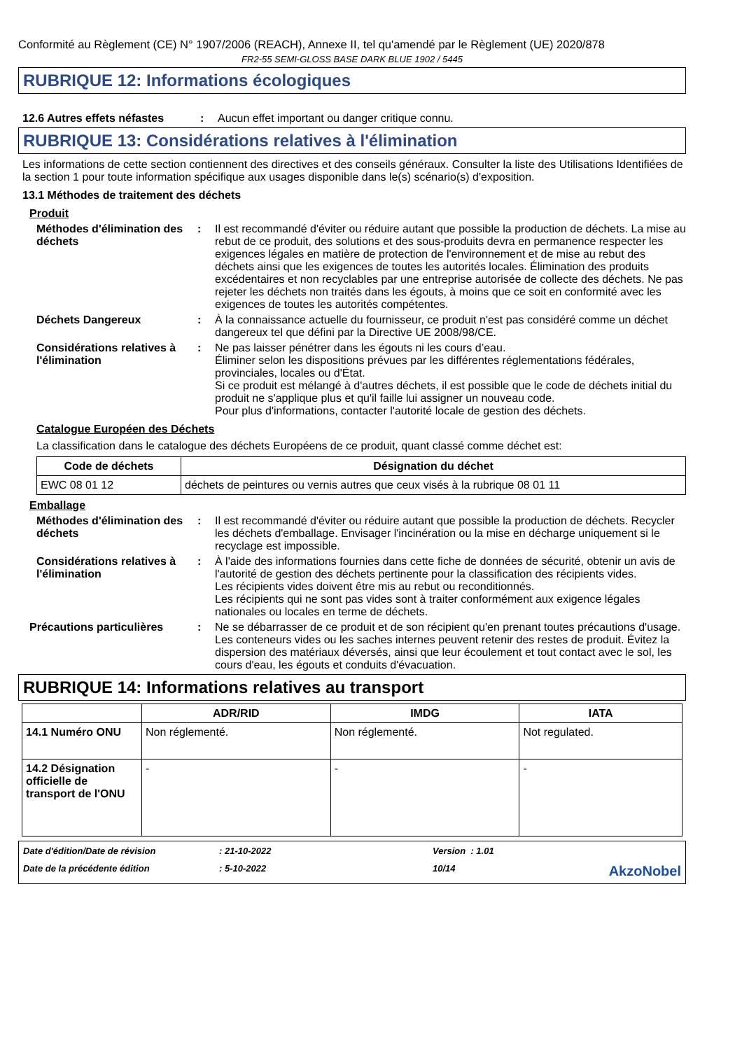Conformité au Règlement (CE) N° 1907/2006 (REACH), Annexe II, tel qu'amendé par le Règlement (UE) 2020/878
FR2-55 SEMI-GLOSS BASE DARK BLUE 1902 / 5445
RUBRIQUE 12: Informations écologiques
12.6 Autres effets néfastes
: Aucun effet important ou danger critique connu.
RUBRIQUE 13: Considérations relatives à l'élimination
Les informations de cette section contiennent des directives et des conseils généraux. Consulter la liste des Utilisations Identifiées de la section 1 pour toute information spécifique aux usages disponible dans le(s) scénario(s) d'exposition.
13.1 Méthodes de traitement des déchets
Produit
Méthodes d'élimination des déchets
: Il est recommandé d'éviter ou réduire autant que possible la production de déchets. La mise au rebut de ce produit, des solutions et des sous-produits devra en permanence respecter les exigences légales en matière de protection de l'environnement et de mise au rebut des déchets ainsi que les exigences de toutes les autorités locales. Élimination des produits excédentaires et non recyclables par une entreprise autorisée de collecte des déchets. Ne pas rejeter les déchets non traités dans les égouts, à moins que ce soit en conformité avec les exigences de toutes les autorités compétentes.
Déchets Dangereux : À la connaissance actuelle du fournisseur, ce produit n'est pas considéré comme un déchet dangereux tel que défini par la Directive UE 2008/98/CE.
Considérations relatives à l'élimination
: Ne pas laisser pénétrer dans les égouts ni les cours d’eau.
Éliminer selon les dispositions prévues par les différentes réglementations fédérales, provinciales, locales ou d'État.
Si ce produit est mélangé à d'autres déchets, il est possible que le code de déchets initial du produit ne s'applique plus et qu'il faille lui assigner un nouveau code.
Pour plus d'informations, contacter l'autorité locale de gestion des déchets.
Catalogue Européen des Déchets
La classification dans le catalogue des déchets Européens de ce produit, quant classé comme déchet est:
| Code de déchets | Désignation du déchet |
| --- | --- |
| EWC 08 01 12 | déchets de peintures ou vernis autres que ceux visés à la rubrique 08 01 11 |
Emballage
Méthodes d'élimination des déchets
: Il est recommandé d'éviter ou réduire autant que possible la production de déchets. Recycler les déchets d'emballage. Envisager l'incinération ou la mise en décharge uniquement si le recyclage est impossible.
Considérations relatives à l'élimination
: À l'aide des informations fournies dans cette fiche de données de sécurité, obtenir un avis de l'autorité de gestion des déchets pertinente pour la classification des récipients vides.
Les récipients vides doivent être mis au rebut ou reconditionnés.
Les récipients qui ne sont pas vides sont à traiter conformément aux exigence légales nationales ou locales en terme de déchets.
Précautions particulières : Ne se débarrasser de ce produit et de son récipient qu'en prenant toutes précautions d'usage. Les conteneurs vides ou les saches internes peuvent retenir des restes de produit. Évitez la dispersion des matériaux déversés, ainsi que leur écoulement et tout contact avec le sol, les cours d'eau, les égouts et conduits d'évacuation.
RUBRIQUE 14: Informations relatives au transport
| | ADR/RID | IMDG | IATA |
| --- | --- | --- | --- |
| 14.1 Numéro ONU | Non réglementé. | Non réglementé. | Not regulated. |
| 14.2 Désignation officielle de transport de l'ONU | - | - | - |
Date d'édition/Date de révision
: 21-10-2022
Version : 1.01
Date de la précédente édition
: 5-10-2022
10/14
AkzoNobel